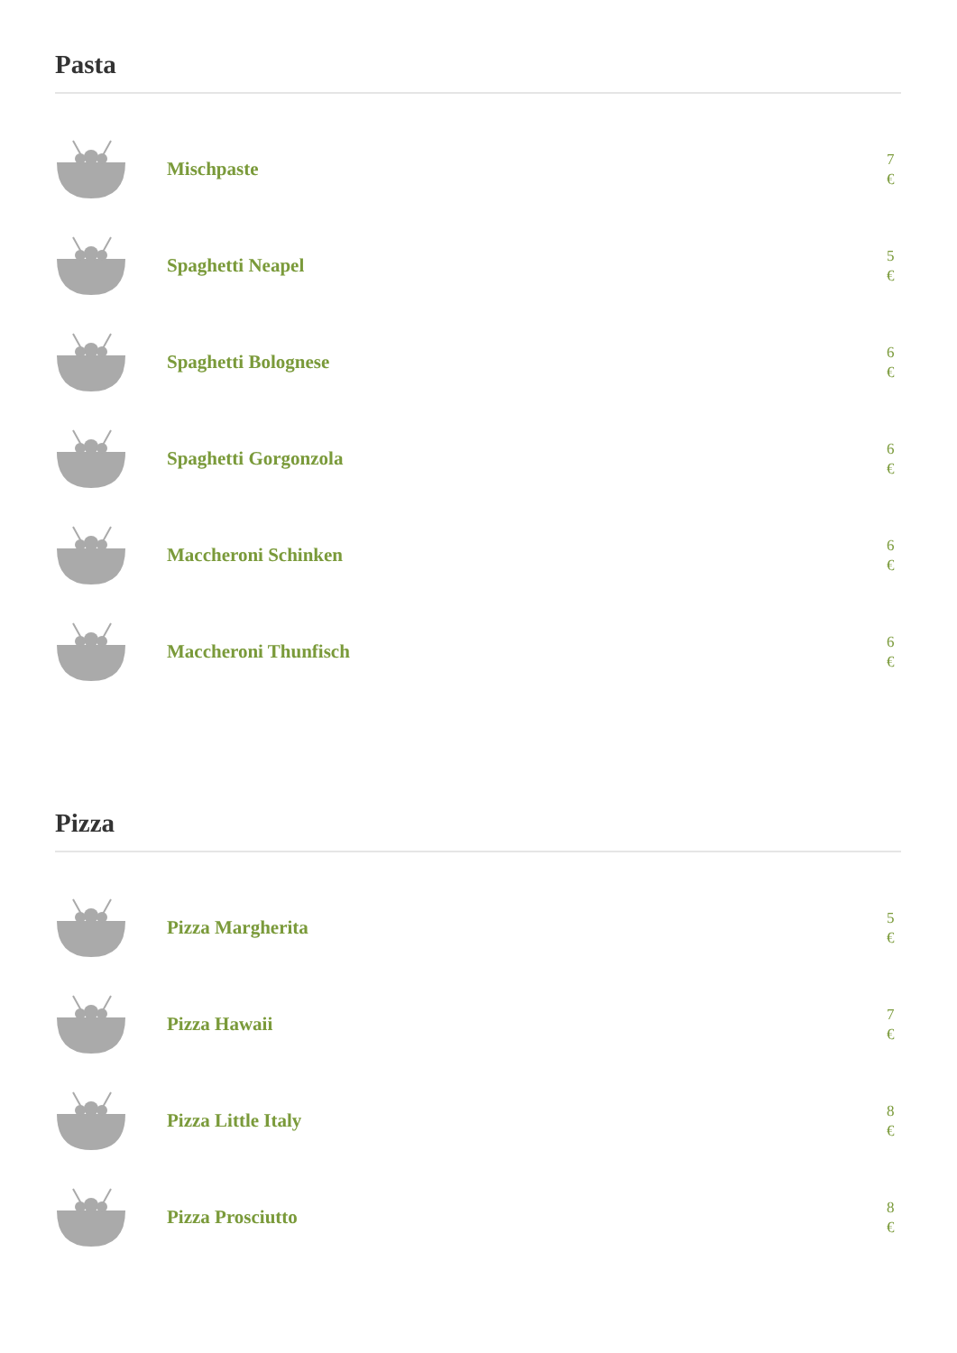Pasta
Mischpaste
7 €
Spaghetti Neapel
5 €
Spaghetti Bolognese
6 €
Spaghetti Gorgonzola
6 €
Maccheroni Schinken
6 €
Maccheroni Thunfisch
6 €
Pizza
Pizza Margherita
5 €
Pizza Hawaii
7 €
Pizza Little Italy
8 €
Pizza Prosciutto
8 €